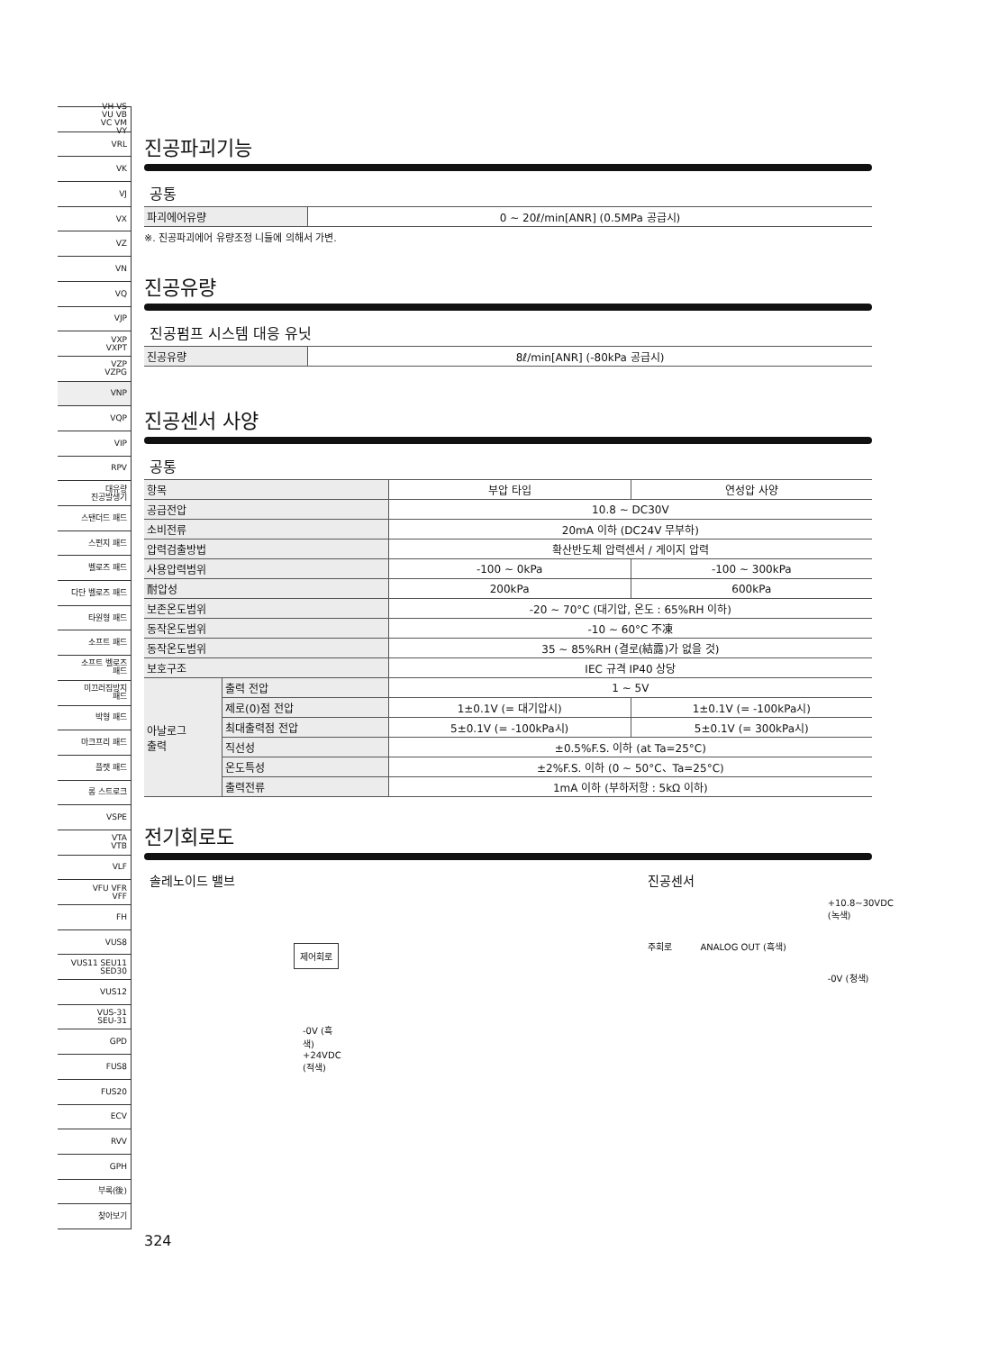VH VS
VU VB
VC VM
VY
VRL
VK
VJ
VX
VZ
VN
VQ
VJP
VXP
VXPT
VZP
VZPG
VNP
VQP
VIP
RPV
대유량
진공발생기
스탠더드 패드
스펀지 패드
벨로즈 패드
다단 벨로즈 패드
타원형 패드
소프트 패드
소프트 벨로즈
패드
미끄러짐방지
패드
박형 패드
마크프리 패드
플랫 패드
롱 스트로크
VSPE
VTA
VTB
VLF
VFU VFR
VFF
FH
VUS8
VUS11 SEU11
SED30
VUS12
VUS-31
SEU-31
GPD
FUS8
FUS20
ECV
RVV
GPH
부록(後)
찾아보기
진공파괴기능
공통
| 파괴에어유량 | 0 ~ 20ℓ/min[ANR] (0.5MPa 공급시) |
※. 진공파괴에어 유량조정 니들에 의해서 가변.
진공유량
진공펌프 시스템 대응 유닛
| 진공유량 | 8ℓ/min[ANR] (-80kPa 공급시) |
진공센서 사양
공통
| 항목 | | 부압 타입 | 연성압 사양 |
| --- | --- | --- | --- |
| 공급전압 | | 10.8 ~ DC30V | |
| 소비전류 | | 20mA 이하 (DC24V 무부하) | |
| 압력검출방법 | | 확산반도체 압력센서 / 게이지 압력 | |
| 사용압력범위 | | -100 ~ 0kPa | -100 ~ 300kPa |
| 耐압성 | | 200kPa | 600kPa |
| 보존온도범위 | | -20 ~ 70°C (대기압, 온도 : 65%RH 이하) | |
| 동작온도범위 | | -10 ~ 60°C 不凍 | |
| 동작온도범위 | | 35 ~ 85%RH (결로(結露)가 없을 것) | |
| 보호구조 | | IEC 규격 IP40 상당 | |
| 아날로그 출력 | 출력 전압 | 1 ~ 5V | |
| | 제로(0)점 전압 | 1±0.1V (= 대기압시) | 1±0.1V (= -100kPa시) |
| | 최대출력점 전압 | 5±0.1V (= -100kPa시) | 5±0.1V (= 300kPa시) |
| | 직선성 | ±0.5%F.S. 이하 (at Ta=25°C) | |
| | 온도특성 | ±2%F.S. 이하 (0 ~ 50°C、Ta=25°C) | |
| | 출력전류 | 1mA 이하 (부하저항 : 5kΩ 이하) | |
전기회로도
솔레노이드 밸브
제어회로
-0V (흑색) +24VDC (적색)
진공센서
+10.8~30VDC (녹색)
주회로 ANALOG OUT (흑색)
-0V (청색)
324